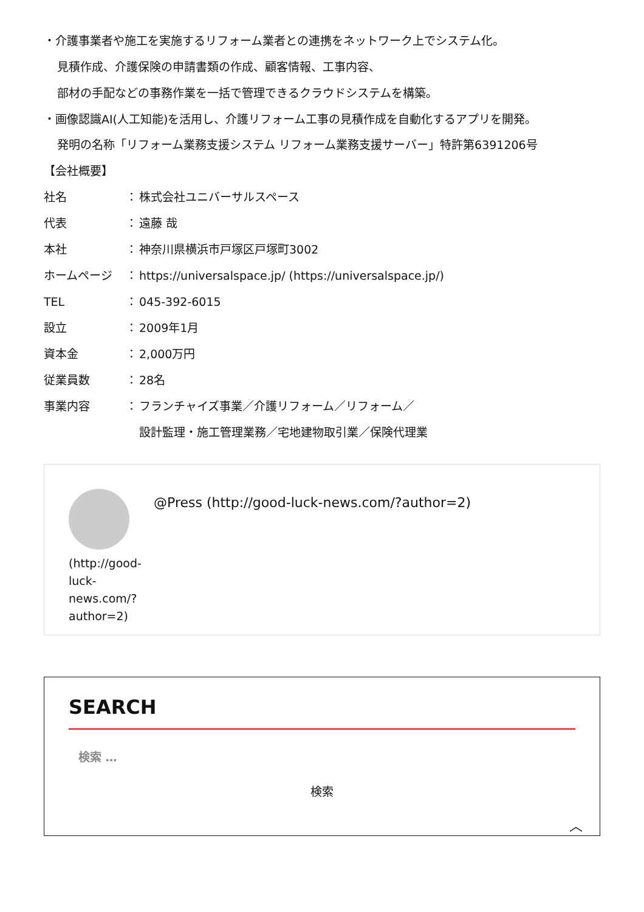・介護事業者や施工を実施するリフォーム業者との連携をネットワーク上でシステム化。
見積作成、介護保険の申請書類の作成、顧客情報、工事内容、
部材の手配などの事務作業を一括で管理できるクラウドシステムを構築。
・画像認識AI(人工知能)を活用し、介護リフォーム工事の見積作成を自動化するアプリを開発。
発明の名称「リフォーム業務支援システム リフォーム業務支援サーバー」特許第6391206号
【会社概要】
社名 ： 株式会社ユニバーサルスペース
代表 ： 遠藤 哉
本社 ： 神奈川県横浜市戸塚区戸塚町3002
ホームページ ： https://universalspace.jp/ (https://universalspace.jp/)
TEL ： 045-392-6015
設立 ： 2009年1月
資本金 ： 2,000万円
従業員数 ： 28名
事業内容 ： フランチャイズ事業／介護リフォーム／リフォーム／
設計監理・施工管理業務／宅地建物取引業／保険代理業
(http://good-
luck-
news.com/?
author=2)
@Press (http://good-luck-news.com/?author=2)
SEARCH
検索 …
検索
︿